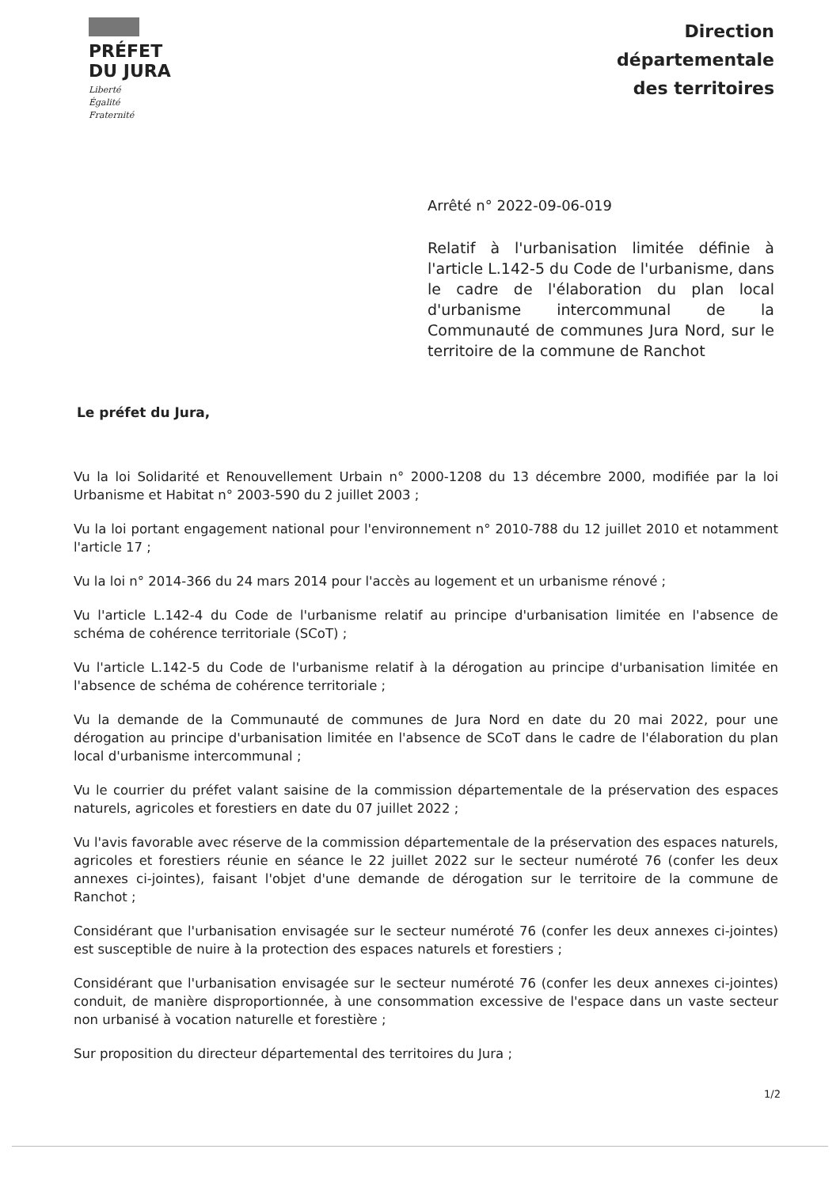PRÉFET
DU JURA
Liberté
Égalité
Fraternité
Direction
départementale
des territoires
Arrêté n° 2022-09-06-019
Relatif à l'urbanisation limitée définie à l'article L.142-5 du Code de l'urbanisme, dans le cadre de l'élaboration du plan local d'urbanisme intercommunal de la Communauté de communes Jura Nord, sur le territoire de la commune de Ranchot
Le préfet du Jura,
Vu la loi Solidarité et Renouvellement Urbain n° 2000-1208 du 13 décembre 2000, modifiée par la loi Urbanisme et Habitat n° 2003-590 du 2 juillet 2003 ;
Vu la loi portant engagement national pour l'environnement n° 2010-788 du 12 juillet 2010 et notamment l'article 17 ;
Vu la loi n° 2014-366 du 24 mars 2014 pour l'accès au logement et un urbanisme rénové ;
Vu l'article L.142-4 du Code de l'urbanisme relatif au principe d'urbanisation limitée en l'absence de schéma de cohérence territoriale (SCoT) ;
Vu l'article L.142-5 du Code de l'urbanisme relatif à la dérogation au principe d'urbanisation limitée en l'absence de schéma de cohérence territoriale ;
Vu la demande de la Communauté de communes de Jura Nord en date du 20 mai 2022, pour une dérogation au principe d'urbanisation limitée en l'absence de SCoT dans le cadre de l'élaboration du plan local d'urbanisme intercommunal ;
Vu le courrier du préfet valant saisine de la commission départementale de la préservation des espaces naturels, agricoles et forestiers en date du 07 juillet 2022 ;
Vu l'avis favorable avec réserve de la commission départementale de la préservation des espaces naturels, agricoles et forestiers réunie en séance le 22 juillet 2022 sur le secteur numéroté 76 (confer les deux annexes ci-jointes), faisant l'objet d'une demande de dérogation sur le territoire de la commune de Ranchot ;
Considérant que l'urbanisation envisagée sur le secteur numéroté 76 (confer les deux annexes ci-jointes) est susceptible de nuire à la protection des espaces naturels et forestiers ;
Considérant que l'urbanisation envisagée sur le secteur numéroté 76 (confer les deux annexes ci-jointes) conduit, de manière disproportionnée, à une consommation excessive de l'espace dans un vaste secteur non urbanisé à vocation naturelle et forestière ;
Sur proposition du directeur départemental des territoires du Jura ;
1/2